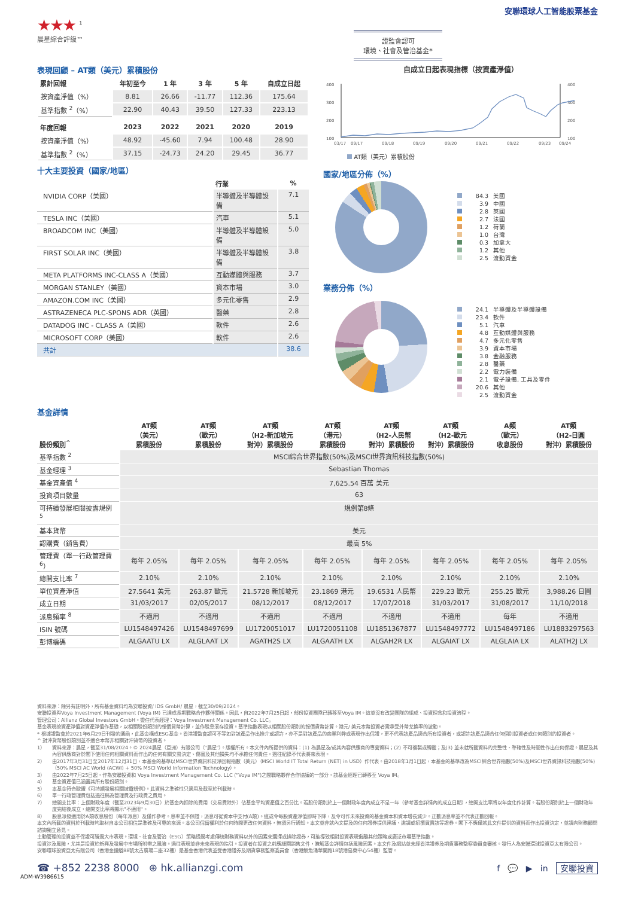安聯環球人工智能股票基金
★★★ <sup>1</sup>
晨星綜合評級™
證監會認可
環境、社會及管治基金*
表現回顧 – AT類（美元）累積股份
| 累計回報 | 年初至今 | 1 年 | 3 年 | 5 年 | 自成立日起 |
| --- | --- | --- | --- | --- | --- |
| 按資產淨值（%） | 8.81 | 26.66 | -11.77 | 112.36 | 175.64 |
| 基準指數 <sup>2</sup>（%） | 22.90 | 40.43 | 39.50 | 127.33 | 223.13 |
| 年度回報 | 2023 | 2022 | 2021 | 2020 | 2019 |
| 按資產淨值（%） | 48.92 | -45.60 | 7.94 | 100.48 | 28.90 |
| 基準指數 <sup>2</sup>（%） | 37.15 | -24.73 | 24.20 | 29.45 | 36.77 |
十大主要投資（國家/地區）
| | 行業 | % |
| --- | --- | --- |
| NVIDIA CORP（美國） | 半導體及半導體設備 | 7.1 |
| TESLA INC（美國） | 汽車 | 5.1 |
| BROADCOM INC（美國） | 半導體及半導體設備 | 5.0 |
| FIRST SOLAR INC（美國） | 半導體及半導體設備 | 3.8 |
| META PLATFORMS INC-CLASS A（美國） | 互動媒體與服務 | 3.7 |
| MORGAN STANLEY（美國） | 資本市場 | 3.0 |
| AMAZON.COM INC（美國） | 多元化零售 | 2.9 |
| ASTRAZENECA PLC-SPONS ADR（英國） | 醫藥 | 2.8 |
| DATADOG INC - CLASS A（美國） | 軟件 | 2.6 |
| MICROSOFT CORP（美國） | 軟件 | 2.6 |
| 共計 | | 38.6 |
自成立日起表現指標（按資產淨值）
400
300
200
100
400
300
200
100
03/17
09/17
09/18
09/19
09/20
09/21
09/22
09/23
09/24
AT類（美元）累積股份
國家/地區分佈（%）
84.3 美國
3.9 中國
2.8 英國
2.7 法國
1.2 荷蘭
1.0 台灣
0.3 加拿大
1.2 其他
2.5 流動資金
業務分佈（%）
24.1 半導體及半導體設備
23.4 軟件
5.1 汽車
4.8 互動媒體與服務
4.7 多元化零售
3.9 資本市場
3.8 金融服務
2.8 醫藥
2.2 電力裝備
2.1 電子設備, 工具及零件
20.6 其他
2.5 流動資金
基金詳情
| 股份類別<sup>^</sup> | AT類 （美元） 累積股份 | AT類 （歐元） 累積股份 | AT類 （H2-新加坡元 對沖）累積股份 | AT類 （港元） 累積股份 | AT類 （H2-人民幣 對沖）累積股份 | AT類 （H2-歐元 對沖）累積股份 | A類 （歐元） 收息股份 | AT類 （H2-日圓 對沖）累積股份 |
| --- | --- | --- | --- | --- | --- | --- | --- | --- |
| 基準指數 <sup>2</sup> | MSCI綜合世界指數(50%)及MSCI世界資訊科技指數(50%) | | | | | | | |
| 基金經理 <sup>3</sup> | Sebastian Thomas | | | | | | | |
| 基金資產值 <sup>4</sup> | 7,625.54 百萬 美元 | | | | | | | |
| 投資項目數量 | 63 | | | | | | | |
| 可持續發展相關披露規例 <sup>5</sup> | 規例第8條 | | | | | | | |
| 基本貨幣 | 美元 | | | | | | | |
| 認購費（銷售費） | 最高 5% | | | | | | | |
| 管理費（單一行政管理費 <sup>6</sup>） | 每年 2.05% | 每年 2.05% | 每年 2.05% | 每年 2.05% | 每年 2.05% | 每年 2.05% | 每年 2.05% | 每年 2.05% |
| 總開支比率 <sup>7</sup> | 2.10% | 2.10% | 2.10% | 2.10% | 2.10% | 2.10% | 2.10% | 2.10% |
| 單位資產淨值 | 27.5641 美元 | 263.87 歐元 | 21.5728 新加坡元 | 23.1869 港元 | 19.6531 人民幣 | 229.23 歐元 | 255.25 歐元 | 3,988.26 日圓 |
| 成立日期 | 31/03/2017 | 02/05/2017 | 08/12/2017 | 08/12/2017 | 17/07/2018 | 31/03/2017 | 31/08/2017 | 11/10/2018 |
| 派息頻率 <sup>8</sup> | 不適用 | 不適用 | 不適用 | 不適用 | 不適用 | 不適用 | 每年 | 不適用 |
| ISIN 號碼 | LU1548497426 | LU1548497699 | LU1720051017 | LU1720051108 | LU1851367877 | LU1548497772 | LU1548497186 | LU1883297563 |
| 彭博編碼 | ALGAATU LX | ALGLAAT LX | AGATH2S LX | ALGAATH LX | ALGAH2R LX | ALGAIAT LX | ALGLAIA LX | ALATH2J LX |
資料來源：除另有註明外，所有基金資料均為安聯投資/ IDS GmbH/ 晨星，截至30/09/2024。
安聯投資與Voya Investment Management (Voya IM) 已達成長期戰略合作夥伴關係。因此，自2022年7月25日起，部份投資團隊已轉移至Voya IM。這並沒有改變團隊的組成、投資理念和投資流程。
管理公司：Allianz Global Investors GmbH。委任代表經理：Voya Investment Management Co. LLC。
基金表現按資產淨值對資產淨值作基礎，以相關股份類別的報價貨幣計算，並作股息滾存投資。基準指數表現以相關股份類別的報價貨幣計算。港元/ 美元本幣投資者需承受外幣兌換率的波動。
* 根據證監會於2021年6月29日刊發的通函，此基金構成ESG基金。香港證監會認可不等如對該產品作出推介或認許，亦不是對該產品的商業利弊或表現作出保證，更不代表該產品適合所有投資者，或認許該產品適合任何個別投資者或任何類別的投資者。
^ 對沖貨幣股份類別並不適合本幣非相關對沖貨幣的投資者。
1） 資料來源：晨星，截至31/08/2024。© 2024晨星（亞洲）有限公司（"晨星"）。版權所有。本文件內所提供的資料：(1) 為晨星及/或其內容供應商的專營資料；(2) 不可複製或轉載；及(3) 並未就所載資料的完整性、準確性及時間性作出任何保證。晨星及其內容供應商對於閣下使用任何相關資料而作出的任何有關交易決定、傷害及其他損失均不承擔任何責任。過往紀錄不代表將來表現。
2） 由2017年3月31日至2017年12月31日，本基金的基準以MSCI世界資訊科技淨回報指數（美元）（MSCI World IT Total Return (NET) in USD）作代表。由2018年1月1日起，本基金的基準改為MSCI綜合世界指數(50%)及MSCI世界資訊科技指數(50%)（50% MSCI AC World (ACWI) + 50% MSCI World Information Technology）。
3） 由2022年7月25日起，作為安聯投資和 Voya Investment Management Co. LLC ("Voya IM")之間戰略夥伴合作協議的一部分，該基金經理已轉移至 Voya IM。
4） 基金資產值已涵蓋其所有股份類別。
5） 本基金符合歐盟《可持續發展相關披露規例》。此資料之準確性只適用及截至於刊載時。
6） 單一行政管理費包括過往稱為管理費及行政費之費用。
7） 總開支比率：上個財政年度（截至2023年9月30日）於基金內扣除的費用（交易費除外）佔基金平均資產值之百分比。若股份類別於上一個財政年度內成立不足一年（參考基金詳情內的成立日期），總開支比率將以年度化作計算。若股份類別於上一個財政年度完結後成立，總開支比率將顯示"不適用"。
8） 股息派發適用於A類收息股份〔每年派息〕及僅作參考。息率並不保證，派息可從資本中支付(A類)。這或令每股資產淨值即時下降，及令可作未來投資的基金資本和資本增長減少。正數派息率並不代表正數回報。
本文內所載的資料於刊載時均取材自本公司相信是準確及可靠的來源。本公司保留權利於任何時間更改任何資料，無須另行通知。本文並非就內文提及的任何證券提供建議、邀請或招攬買賣該等證券。閣下不應僅就此文件提供的資料而作出投資決定，並請向財務顧問諮詢獨立意見。
主動管理的投資並不保證可勝過大市表現。環境、社會及管治（ESG）策略透過考慮傳統財務資料以外的因素來選擇或排除證券，可能導致相對投資表現偏離其他策略或廣泛市場基準指數。
投資涉及風險，尤其是投資於新興及發展中市場所附帶之風險。過往表現並非未來表現的指引。投資者在投資之前應細閱銷售文件，瞭解基金詳情包括風險因素。本文件及網站並未經香港證券及期貨事務監察委員會審核。發行人為安聯環球投資亞太有限公司。
安聯環球投資亞太有限公司（香港金鐘道88號太古廣場二座32樓）是基金香港代表並受香港證券及期貨事務監察委員會（香港鰂魚涌華蘭路18號港島東中心54樓）監管。
☎ +852 2238 8000 ⊕ hk.allianzgi.com f 💬 ▶ in 安聯投資
ADM-W3986615